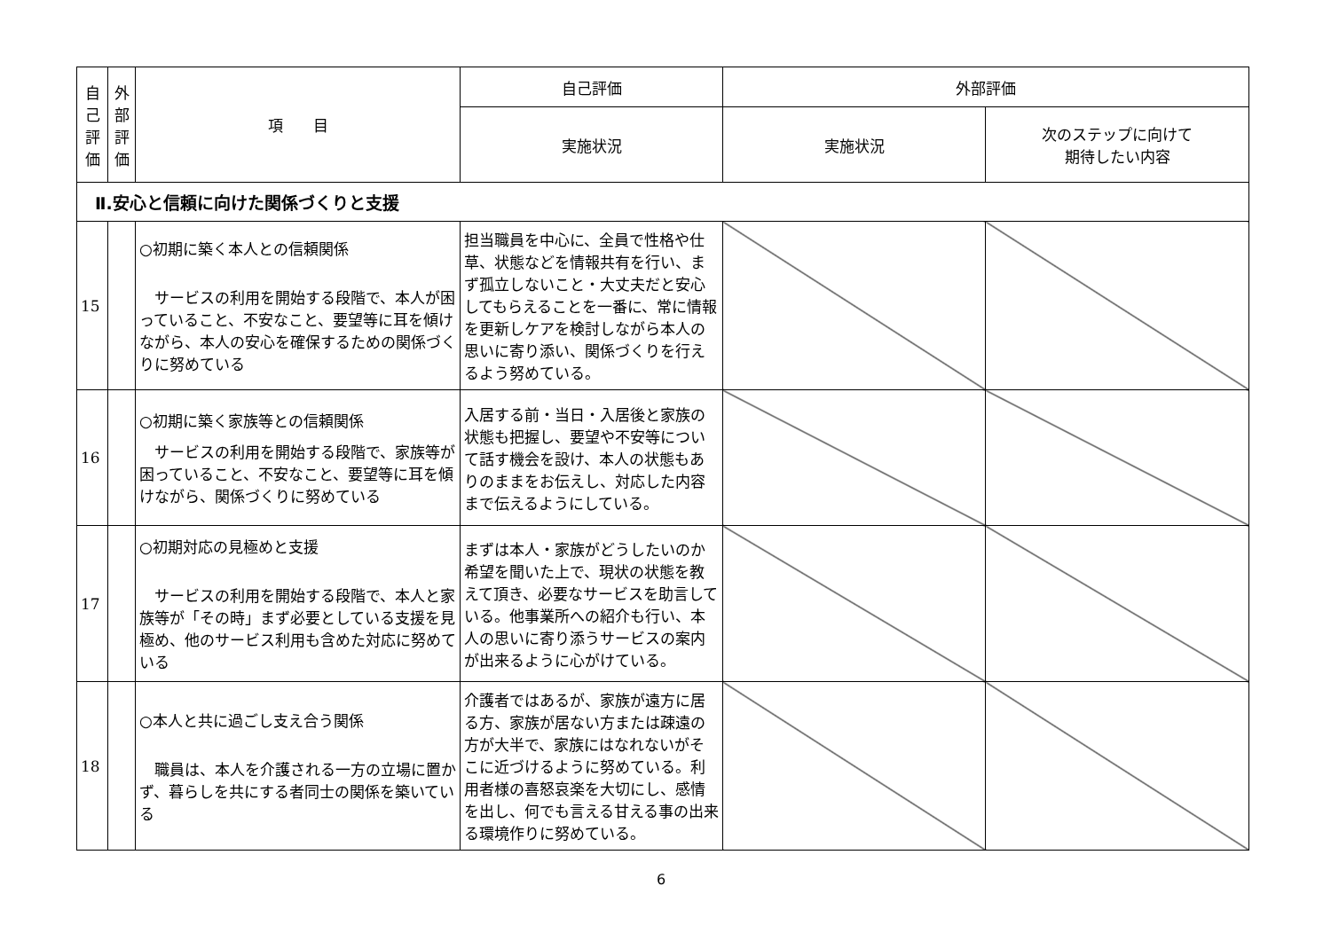| 自 己 評 価 | 外 部 評 価 | 項 目 | 自己評価 | 外部評価 | |
| --- | --- | --- | --- | --- | --- |
| | | | 実施状況 | 実施状況 | 次のステップに向けて 期待したい内容 |
| Ⅱ.安心と信頼に向けた関係づくりと支援 | | | | | |
| 15 | | ○初期に築く本人との信頼関係 サービスの利用を開始する段階で、本人が困っていること、不安なこと、要望等に耳を傾けながら、本人の安心を確保するための関係づくりに努めている | 担当職員を中心に、全員で性格や仕草、状態などを情報共有を行い、まず孤立しないこと・大丈夫だと安心してもらえることを一番に、常に情報を更新しケアを検討しながら本人の思いに寄り添い、関係づくりを行えるよう努めている。 | | |
| 16 | | ○初期に築く家族等との信頼関係 サービスの利用を開始する段階で、家族等が困っていること、不安なこと、要望等に耳を傾けながら、関係づくりに努めている | 入居する前・当日・入居後と家族の状態も把握し、要望や不安等について話す機会を設け、本人の状態もありのままをお伝えし、対応した内容まで伝えるようにしている。 | | |
| 17 | | ○初期対応の見極めと支援 サービスの利用を開始する段階で、本人と家族等が「その時」まず必要としている支援を見極め、他のサービス利用も含めた対応に努めている | まずは本人・家族がどうしたいのか希望を聞いた上で、現状の状態を教えて頂き、必要なサービスを助言している。他事業所への紹介も行い、本人の思いに寄り添うサービスの案内が出来るように心がけている。 | | |
| 18 | | ○本人と共に過ごし支え合う関係 職員は、本人を介護される一方の立場に置かず、暮らしを共にする者同士の関係を築いている | 介護者ではあるが、家族が遠方に居る方、家族が居ない方または疎遠の方が大半で、家族にはなれないがそこに近づけるように努めている。利用者様の喜怒哀楽を大切にし、感情を出し、何でも言える甘える事の出来る環境作りに努めている。 | | |
6